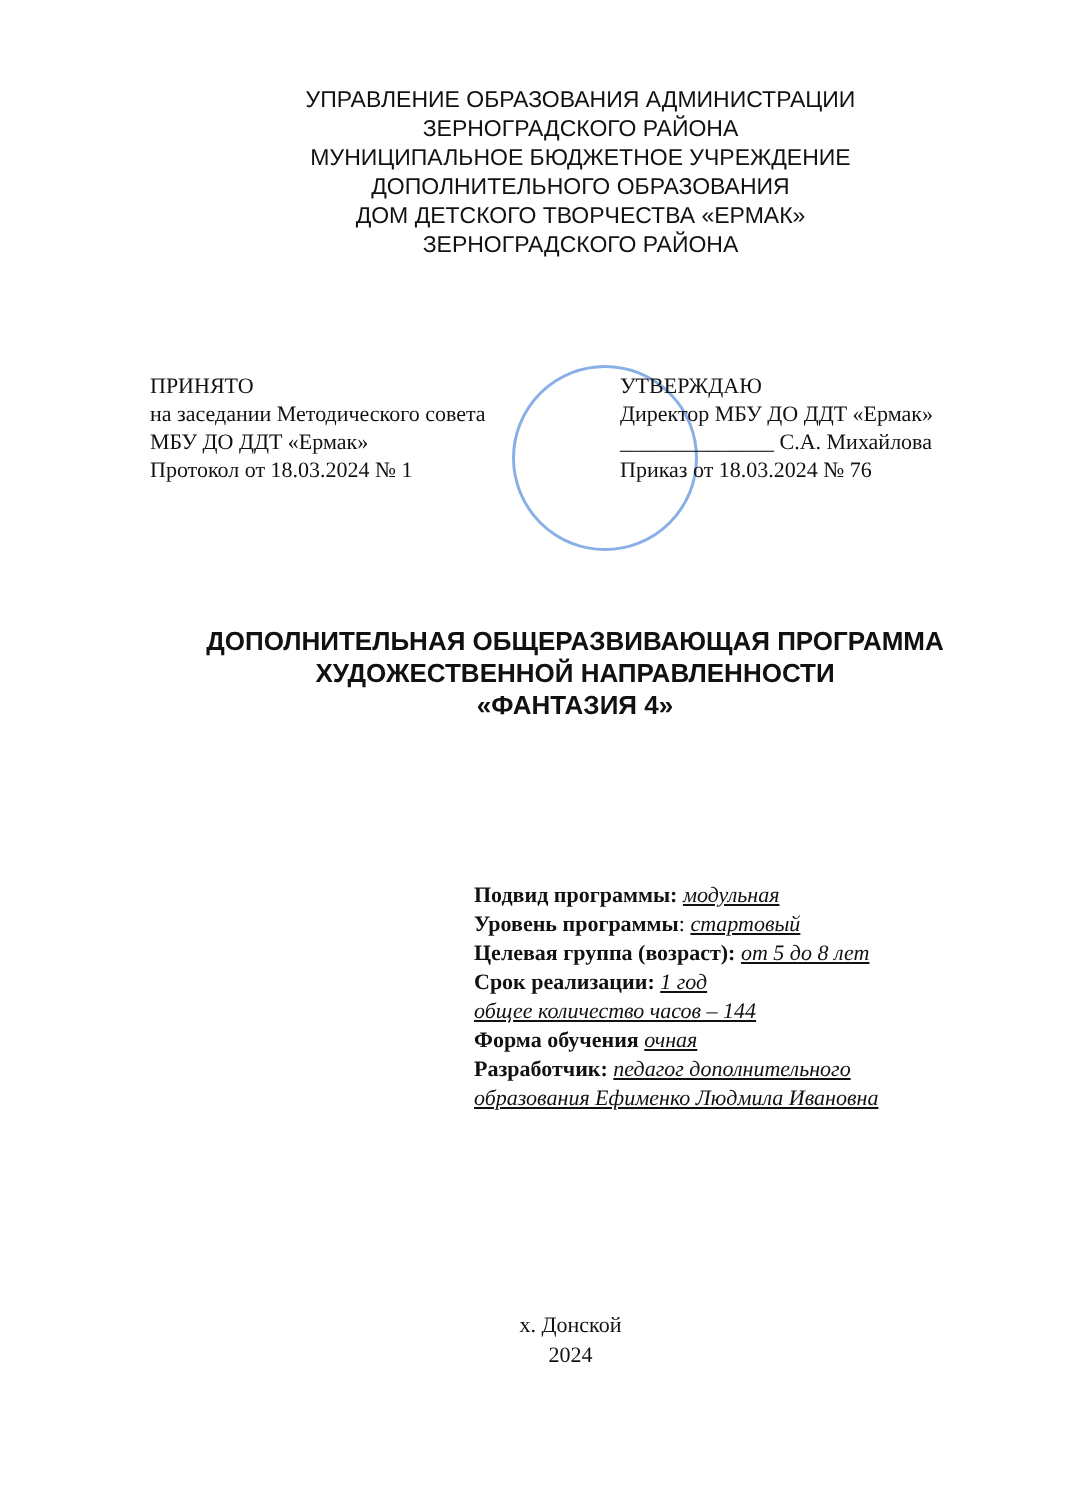УПРАВЛЕНИЕ ОБРАЗОВАНИЯ АДМИНИСТРАЦИИ
ЗЕРНОГРАДСКОГО РАЙОНА
МУНИЦИПАЛЬНОЕ БЮДЖЕТНОЕ УЧРЕЖДЕНИЕ
ДОПОЛНИТЕЛЬНОГО ОБРАЗОВАНИЯ
ДОМ ДЕТСКОГО ТВОРЧЕСТВА «ЕРМАК»
ЗЕРНОГРАДСКОГО РАЙОНА
ПРИНЯТО
на заседании Методического совета
МБУ ДО ДДТ «Ермак»
Протокол от 18.03.2024 № 1
УТВЕРЖДАЮ
Директор МБУ ДО ДДТ «Ермак»
______________ С.А. Михайлова
Приказ от 18.03.2024 № 76
ДОПОЛНИТЕЛЬНАЯ ОБЩЕРАЗВИВАЮЩАЯ ПРОГРАММА
ХУДОЖЕСТВЕННОЙ НАПРАВЛЕННОСТИ
«ФАНТАЗИЯ 4»
Подвид программы: модульная
Уровень программы: стартовый
Целевая группа (возраст): от 5 до 8 лет
Срок реализации: 1 год
общее количество часов – 144
Форма обучения очная
Разработчик: педагог дополнительного
образования Ефименко Людмила Ивановна
х. Донской
2024